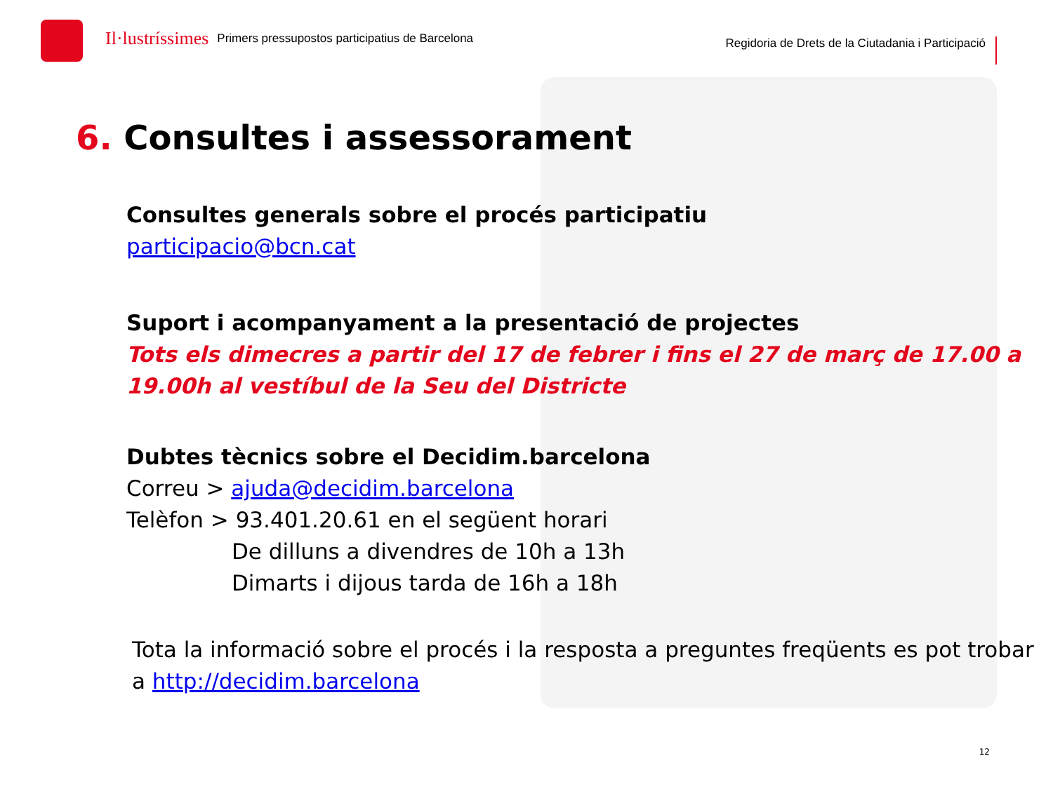Il·lustríssimes
Primers pressupostos participatius de Barcelona
Regidoria de Drets de la Ciutadania i Participació
6. Consultes i assessorament
Consultes generals sobre el procés participatiu
participacio@bcn.cat
Suport i acompanyament a la presentació de projectes
Tots els dimecres a partir del 17 de febrer i fins el 27 de març de 17.00 a 19.00h al vestíbul de la Seu del Districte
Dubtes tècnics sobre el Decidim.barcelona
Correu > ajuda@decidim.barcelona
Telèfon > 93.401.20.61 en el següent horari
De dilluns a divendres de 10h a 13h
Dimarts i dijous tarda de 16h a 18h
Tota la informació sobre el procés i la resposta a preguntes freqüents es pot trobar a http://decidim.barcelona
12